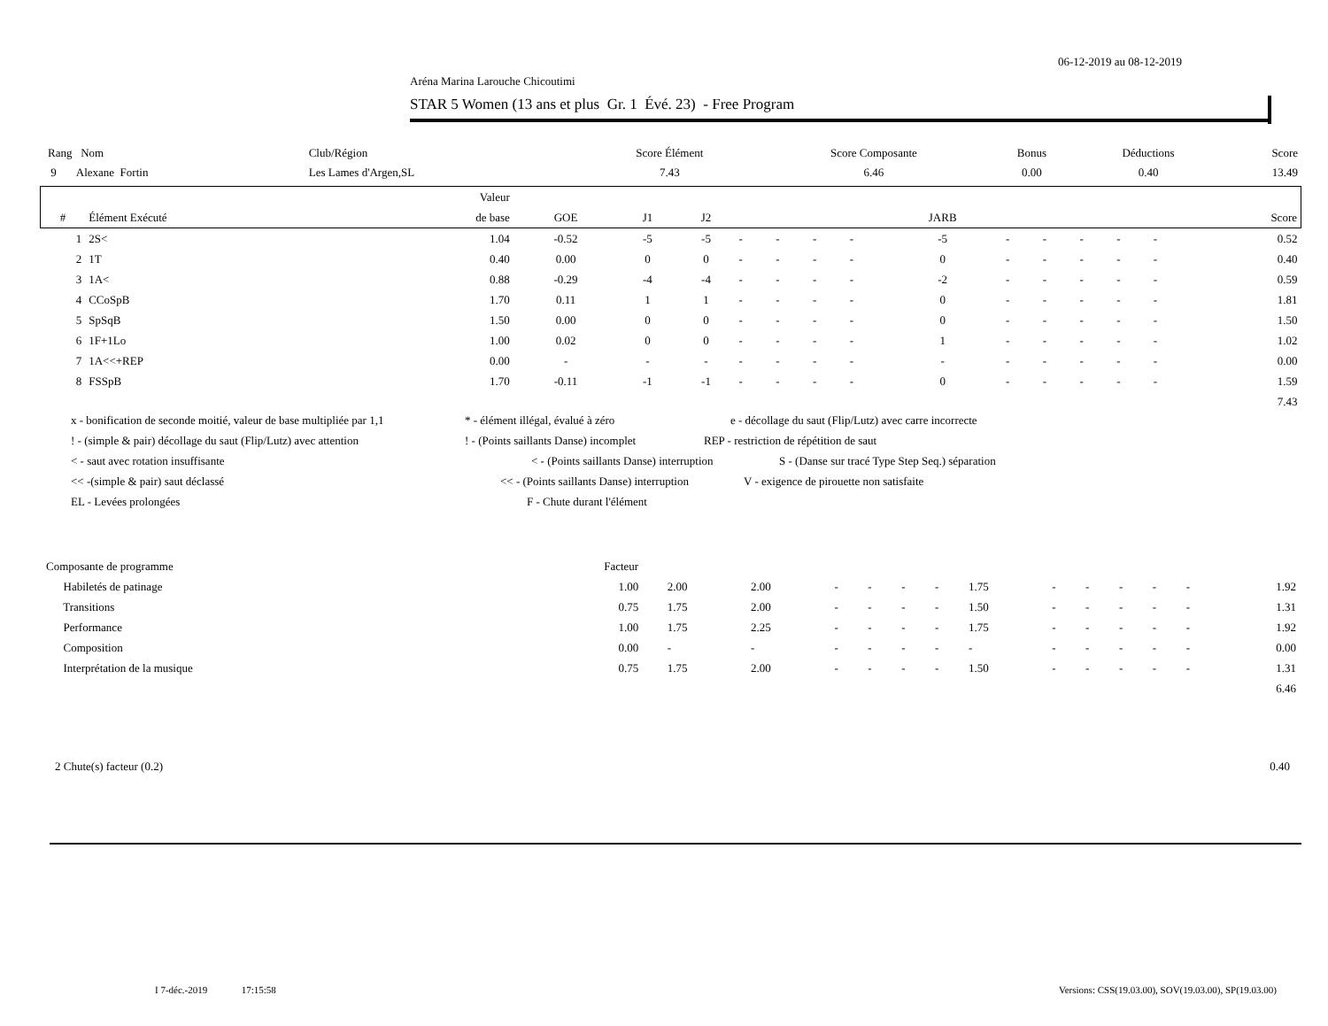06-12-2019 au 08-12-2019
Aréna Marina Larouche Chicoutimi
STAR 5 Women (13 ans et plus Gr. 1 Évé. 23) - Free Program
| Rang Nom | Club/Région | Score Élément | Score Composante | Bonus | Déductions | Score |
| --- | --- | --- | --- | --- | --- | --- |
| 9 Alexane Fortin | Les Lames d'Argen,SL | 7.43 | 6.46 | 0.00 | 0.40 | 13.49 |
| | | Valeur | | | | | | | | | | | | | | |
| --- | --- | --- | --- | --- | --- | --- | --- | --- | --- | --- | --- | --- | --- | --- | --- | --- |
| # | Élément Exécuté | de base | GOE | J1 | J2 | | | | | JARB | | | | | | Score |
| 1 | 2S< | 1.04 | -0.52 | -5 | -5 | - | - | - | - | -5 | - | - | - | - | - | 0.52 |
| 2 | 1T | 0.40 | 0.00 | 0 | 0 | - | - | - | - | 0 | - | - | - | - | - | 0.40 |
| 3 | 1A< | 0.88 | -0.29 | -4 | -4 | - | - | - | - | -2 | - | - | - | - | - | 0.59 |
| 4 | CCoSpB | 1.70 | 0.11 | 1 | 1 | - | - | - | - | 0 | - | - | - | - | - | 1.81 |
| 5 | SpSqB | 1.50 | 0.00 | 0 | 0 | - | - | - | - | 0 | - | - | - | - | - | 1.50 |
| 6 | 1F+1Lo | 1.00 | 0.02 | 0 | 0 | - | - | - | - | 1 | - | - | - | - | - | 1.02 |
| 7 | 1A<<+REP | 0.00 | - | - | - | - | - | - | - | - | - | - | - | - | - | 0.00 |
| 8 | FSSpB | 1.70 | -0.11 | -1 | -1 | - | - | - | - | 0 | - | - | - | - | - | 1.59 |
| | | | | | | | | | | | | | | | | 7.43 |
x - bonification de seconde moitié, valeur de base multipliée par 1,1 * - élément illégal, évalué à zéro e - décollage du saut (Flip/Lutz) avec carre incorrecte
! - (simple & pair) décollage du saut (Flip/Lutz) avec attention! - (Points saillants Danse) incomplet REP - restriction de répétition de saut
< - saut avec rotation insuffisante < - (Points saillants Danse) interruption S - (Danse sur tracé Type Step Seq.) séparation
<< -(simple & pair) saut déclassé << - (Points saillants Danse) interruption V - exigence de pirouette non satisfaite
EL - Levées prolongées F - Chute durant l'élément
| Composante de programme | Facteur | | | | | | | | | | | | | | |
| --- | --- | --- | --- | --- | --- | --- | --- | --- | --- | --- | --- | --- | --- | --- | --- |
| Habiletés de patinage | 1.00 | | 2.00 | 2.00 | - | - | - | - | 1.75 | - | - | - | - | - | 1.92 |
| Transitions | 0.75 | | 1.75 | 2.00 | - | - | - | - | 1.50 | - | - | - | - | - | 1.31 |
| Performance | 1.00 | | 1.75 | 2.25 | - | - | - | - | 1.75 | - | - | - | - | - | 1.92 |
| Composition | 0.00 | | - | - | - | - | - | - | - | - | - | - | - | - | 0.00 |
| Interprétation de la musique | 0.75 | | 1.75 | 2.00 | - | - | - | - | 1.50 | - | - | - | - | - | 1.31 |
| | | | | | | | | | | | | | | | 6.46 |
2 Chute(s) facteur (0.2) 0.40
I 7-déc.-2019 17:15:58
Versions: CSS(19.03.00), SOV(19.03.00), SP(19.03.00)